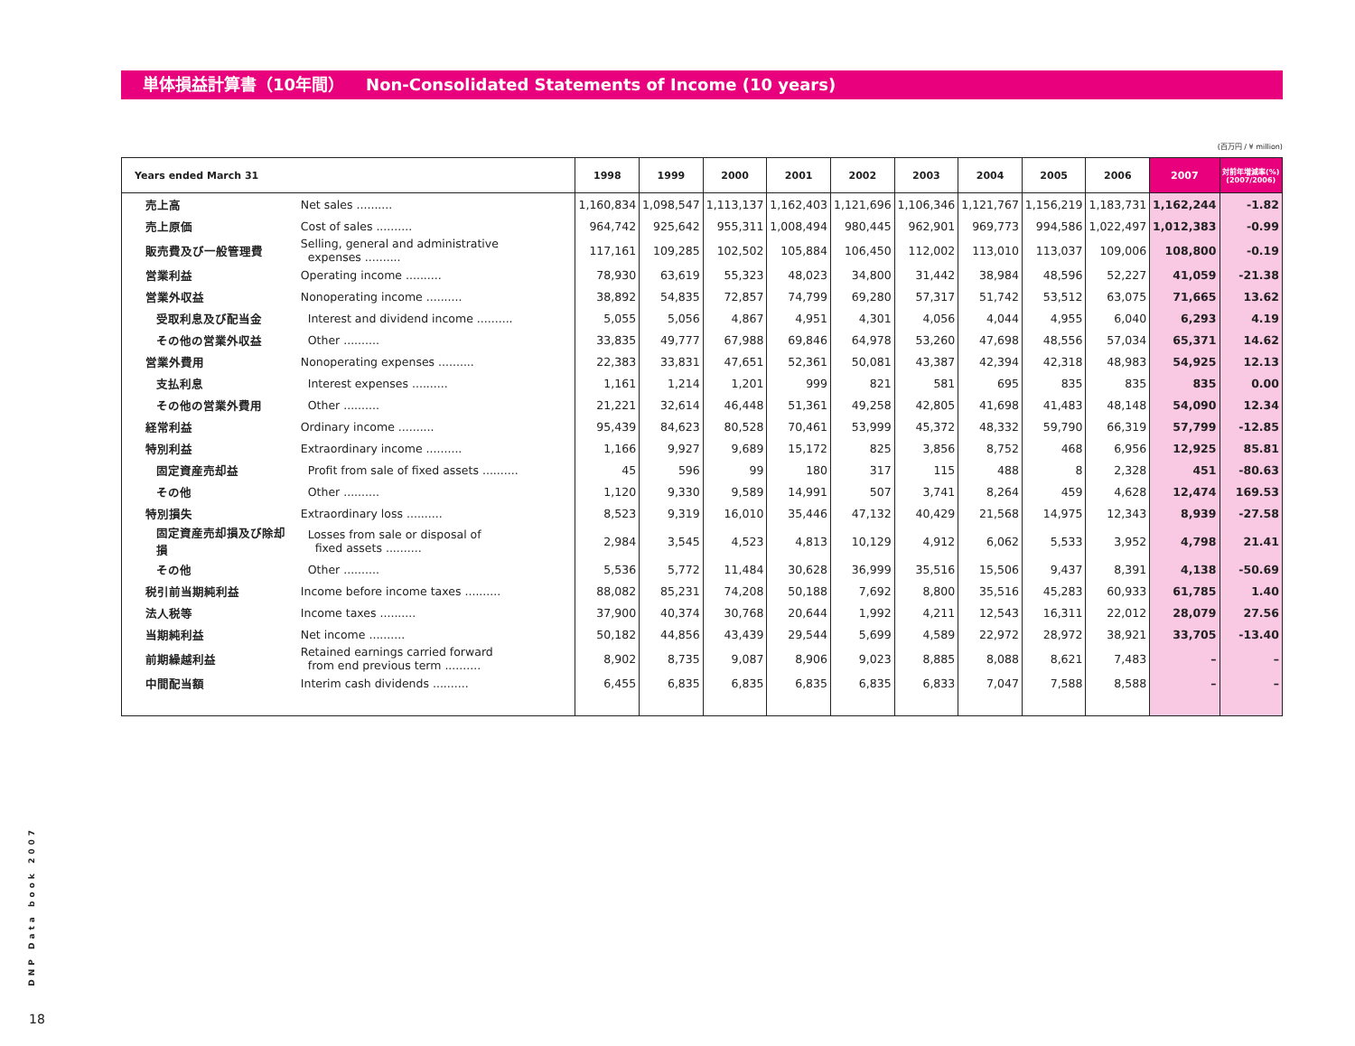単体損益計算書（10年間） Non-Consolidated Statements of Income (10 years)
(百万円 / ¥ million)
| Years ended March 31 | | 1998 | 1999 | 2000 | 2001 | 2002 | 2003 | 2004 | 2005 | 2006 | 2007 | 対前年増減率(%) (2007/2006) |
| --- | --- | --- | --- | --- | --- | --- | --- | --- | --- | --- | --- | --- |
| 売上高 | Net sales .......... | 1,160,834 | 1,098,547 | 1,113,137 | 1,162,403 | 1,121,696 | 1,106,346 | 1,121,767 | 1,156,219 | 1,183,731 | 1,162,244 | -1.82 |
| 売上原価 | Cost of sales .......... | 964,742 | 925,642 | 955,311 | 1,008,494 | 980,445 | 962,901 | 969,773 | 994,586 | 1,022,497 | 1,012,383 | -0.99 |
| 販売費及び一般管理費 | Selling, general and administrative expenses .......... | 117,161 | 109,285 | 102,502 | 105,884 | 106,450 | 112,002 | 113,010 | 113,037 | 109,006 | 108,800 | -0.19 |
| 営業利益 | Operating income .......... | 78,930 | 63,619 | 55,323 | 48,023 | 34,800 | 31,442 | 38,984 | 48,596 | 52,227 | 41,059 | -21.38 |
| 営業外収益 | Nonoperating income .......... | 38,892 | 54,835 | 72,857 | 74,799 | 69,280 | 57,317 | 51,742 | 53,512 | 63,075 | 71,665 | 13.62 |
| 受取利息及び配当金 | Interest and dividend income .......... | 5,055 | 5,056 | 4,867 | 4,951 | 4,301 | 4,056 | 4,044 | 4,955 | 6,040 | 6,293 | 4.19 |
| その他の営業外収益 | Other .......... | 33,835 | 49,777 | 67,988 | 69,846 | 64,978 | 53,260 | 47,698 | 48,556 | 57,034 | 65,371 | 14.62 |
| 営業外費用 | Nonoperating expenses .......... | 22,383 | 33,831 | 47,651 | 52,361 | 50,081 | 43,387 | 42,394 | 42,318 | 48,983 | 54,925 | 12.13 |
| 支払利息 | Interest expenses .......... | 1,161 | 1,214 | 1,201 | 999 | 821 | 581 | 695 | 835 | 835 | 835 | 0.00 |
| その他の営業外費用 | Other .......... | 21,221 | 32,614 | 46,448 | 51,361 | 49,258 | 42,805 | 41,698 | 41,483 | 48,148 | 54,090 | 12.34 |
| 経常利益 | Ordinary income .......... | 95,439 | 84,623 | 80,528 | 70,461 | 53,999 | 45,372 | 48,332 | 59,790 | 66,319 | 57,799 | -12.85 |
| 特別利益 | Extraordinary income .......... | 1,166 | 9,927 | 9,689 | 15,172 | 825 | 3,856 | 8,752 | 468 | 6,956 | 12,925 | 85.81 |
| 固定資産売却益 | Profit from sale of fixed assets .......... | 45 | 596 | 99 | 180 | 317 | 115 | 488 | 8 | 2,328 | 451 | -80.63 |
| その他 | Other .......... | 1,120 | 9,330 | 9,589 | 14,991 | 507 | 3,741 | 8,264 | 459 | 4,628 | 12,474 | 169.53 |
| 特別損失 | Extraordinary loss .......... | 8,523 | 9,319 | 16,010 | 35,446 | 47,132 | 40,429 | 21,568 | 14,975 | 12,343 | 8,939 | -27.58 |
| 固定資産売却損及び除却損 | Losses from sale or disposal of fixed assets .......... | 2,984 | 3,545 | 4,523 | 4,813 | 10,129 | 4,912 | 6,062 | 5,533 | 3,952 | 4,798 | 21.41 |
| その他 | Other .......... | 5,536 | 5,772 | 11,484 | 30,628 | 36,999 | 35,516 | 15,506 | 9,437 | 8,391 | 4,138 | -50.69 |
| 税引前当期純利益 | Income before income taxes .......... | 88,082 | 85,231 | 74,208 | 50,188 | 7,692 | 8,800 | 35,516 | 45,283 | 60,933 | 61,785 | 1.40 |
| 法人税等 | Income taxes .......... | 37,900 | 40,374 | 30,768 | 20,644 | 1,992 | 4,211 | 12,543 | 16,311 | 22,012 | 28,079 | 27.56 |
| 当期純利益 | Net income .......... | 50,182 | 44,856 | 43,439 | 29,544 | 5,699 | 4,589 | 22,972 | 28,972 | 38,921 | 33,705 | -13.40 |
| 前期繰越利益 | Retained earnings carried forward from end previous term .......... | 8,902 | 8,735 | 9,087 | 8,906 | 9,023 | 8,885 | 8,088 | 8,621 | 7,483 | – | – |
| 中間配当額 | Interim cash dividends .......... | 6,455 | 6,835 | 6,835 | 6,835 | 6,835 | 6,833 | 7,047 | 7,588 | 8,588 | – | – |
DNP Data book 2007
18